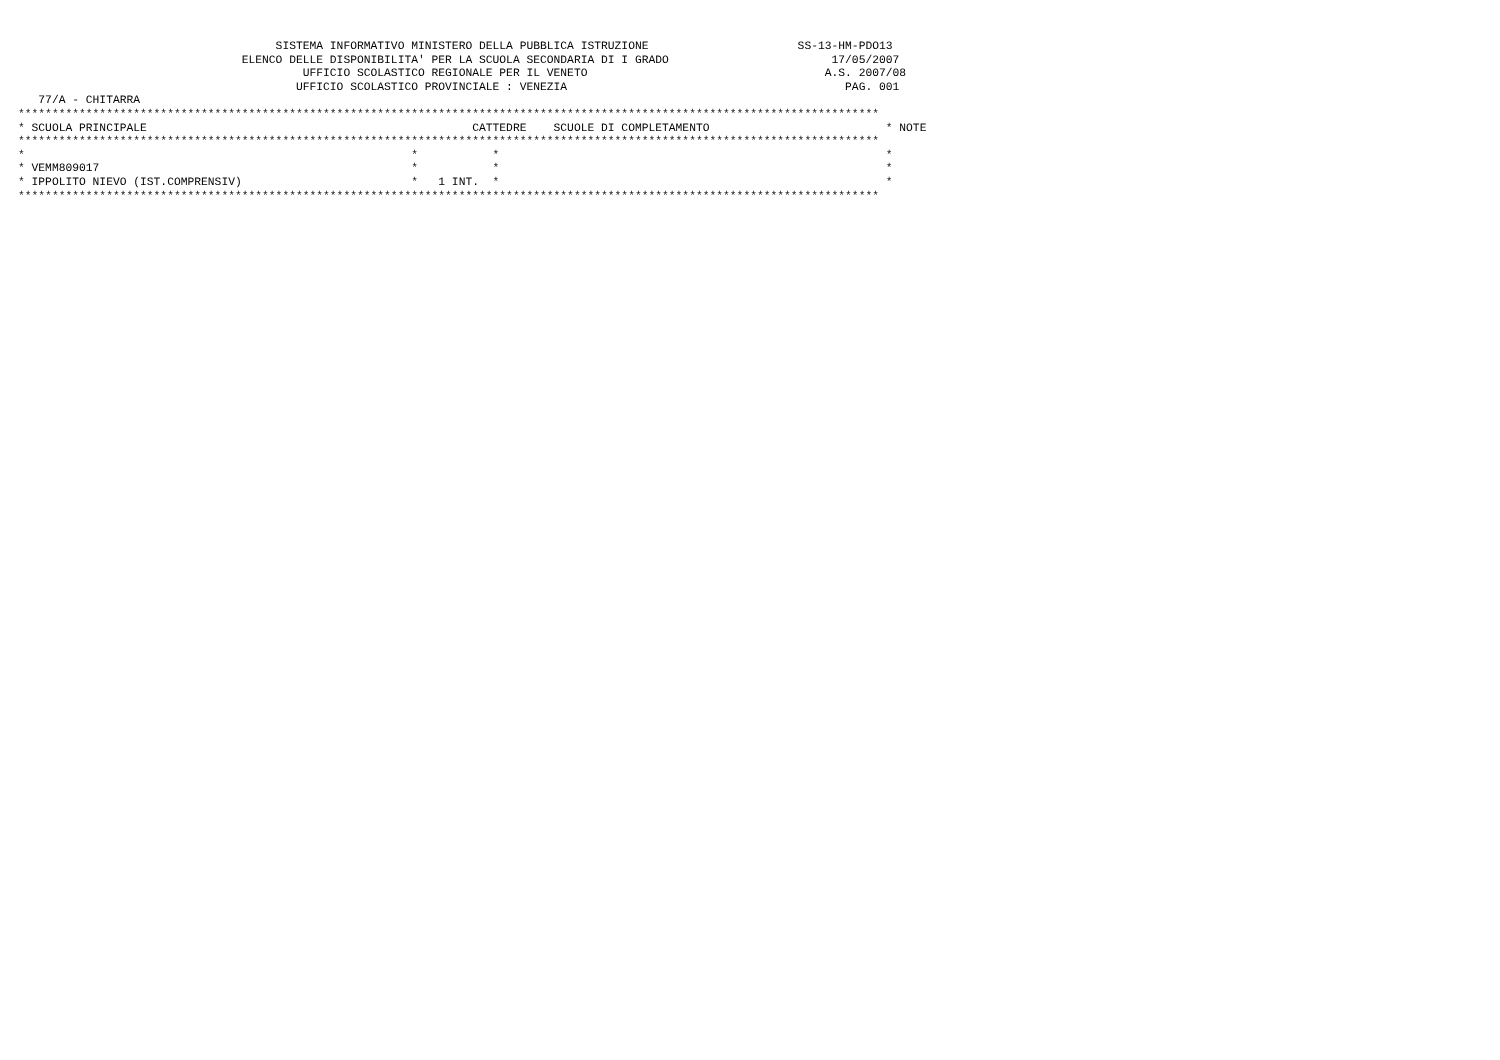SISTEMA INFORMATIVO MINISTERO DELLA PUBBLICA ISTRUZIONE                      SS-13-HM-PDO13
                                 ELENCO DELLE DISPONIBILITA' PER LA SCUOLA SECONDARIA DI I GRADO                        17/05/2007
                                          UFFICIO SCOLASTICO REGIONALE PER IL VENETO                                   A.S. 2007/08
                                         UFFICIO SCOLASTICO PROVINCIALE : VENEZIA                                         PAG. 001
   77/A - CHITARRA
*******************************************************************************************************************************
* SCUOLA PRINCIPALE                                                CATTEDRE    SCUOLE DI COMPLETAMENTO                          * NOTE
*******************************************************************************************************************************
*                                                         *           *                                                         *
* VEMM809017                                              *           *                                                         *
* IPPOLITO NIEVO (IST.COMPRENSIV)                         *   1 INT.  *                                                         *
*******************************************************************************************************************************